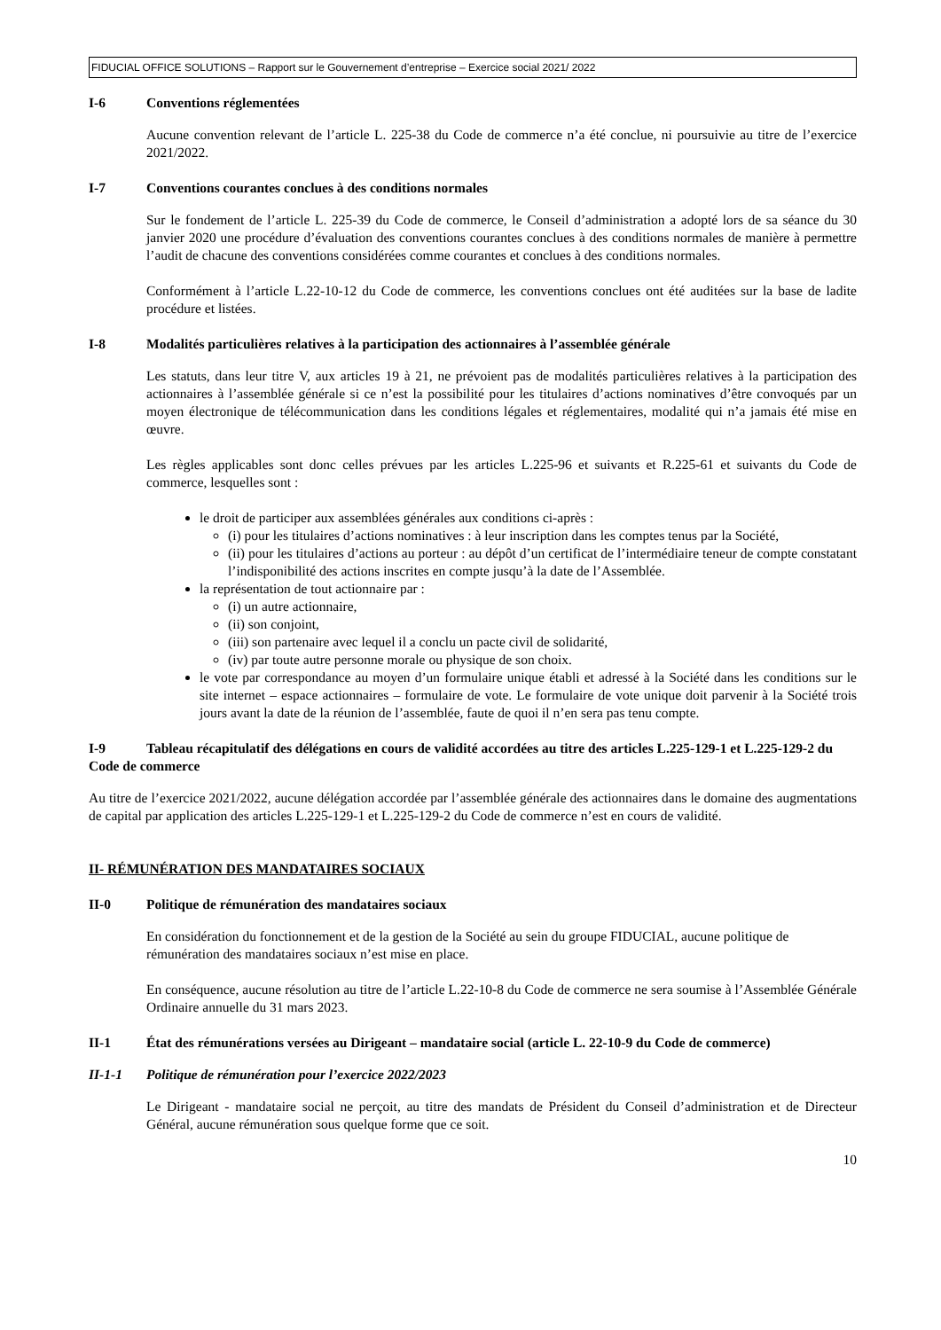FIDUCIAL OFFICE SOLUTIONS – Rapport sur le Gouvernement d’entreprise – Exercice social 2021/ 2022
I-6 Conventions réglementées
Aucune convention relevant de l’article L. 225-38 du Code de commerce n’a été conclue, ni poursuivie au titre de l’exercice 2021/2022.
I-7 Conventions courantes conclues à des conditions normales
Sur le fondement de l’article L. 225-39 du Code de commerce, le Conseil d’administration a adopté lors de sa séance du 30 janvier 2020 une procédure d’évaluation des conventions courantes conclues à des conditions normales de manière à permettre l’audit de chacune des conventions considérées comme courantes et conclues à des conditions normales.
Conformément à l’article L.22-10-12 du Code de commerce, les conventions conclues ont été auditées sur la base de ladite procédure et listées.
I-8 Modalités particulières relatives à la participation des actionnaires à l’assemblée générale
Les statuts, dans leur titre V, aux articles 19 à 21, ne prévoient pas de modalités particulières relatives à la participation des actionnaires à l’assemblée générale si ce n’est la possibilité pour les titulaires d’actions nominatives d’être convoqués par un moyen électronique de télécommunication dans les conditions légales et réglementaires, modalité qui n’a jamais été mise en œuvre.
Les règles applicables sont donc celles prévues par les articles L.225-96 et suivants et R.225-61 et suivants du Code de commerce, lesquelles sont :
le droit de participer aux assemblées générales aux conditions ci-après :
(i) pour les titulaires d’actions nominatives : à leur inscription dans les comptes tenus par la Société,
(ii) pour les titulaires d’actions au porteur : au dépôt d’un certificat de l’intermédiaire teneur de compte constatant l’indisponibilité des actions inscrites en compte jusqu’à la date de l’Assemblée.
la représentation de tout actionnaire par :
(i) un autre actionnaire,
(ii) son conjoint,
(iii) son partenaire avec lequel il a conclu un pacte civil de solidarité,
(iv) par toute autre personne morale ou physique de son choix.
le vote par correspondance au moyen d’un formulaire unique établi et adressé à la Société dans les conditions sur le site internet – espace actionnaires – formulaire de vote. Le formulaire de vote unique doit parvenir à la Société trois jours avant la date de la réunion de l’assemblée, faute de quoi il n’en sera pas tenu compte.
I-9 Tableau récapitulatif des délégations en cours de validité accordées au titre des articles L.225-129-1 et L.225-129-2 du Code de commerce
Au titre de l’exercice 2021/2022, aucune délégation accordée par l’assemblée générale des actionnaires dans le domaine des augmentations de capital par application des articles L.225-129-1 et L.225-129-2 du Code de commerce n’est en cours de validité.
II- RÉMUNÉRATION DES MANDATAIRES SOCIAUX
II-0 Politique de rémunération des mandataires sociaux
En considération du fonctionnement et de la gestion de la Société au sein du groupe FIDUCIAL, aucune politique de rémunération des mandataires sociaux n’est mise en place.
En conséquence, aucune résolution au titre de l’article L.22-10-8 du Code de commerce ne sera soumise à l’Assemblée Générale Ordinaire annuelle du 31 mars 2023.
II-1 État des rémunérations versées au Dirigeant – mandataire social (article L. 22-10-9 du Code de commerce)
II-1-1 Politique de rémunération pour l’exercice 2022/2023
Le Dirigeant - mandataire social ne perçoit, au titre des mandats de Président du Conseil d’administration et de Directeur Général, aucune rémunération sous quelque forme que ce soit.
10